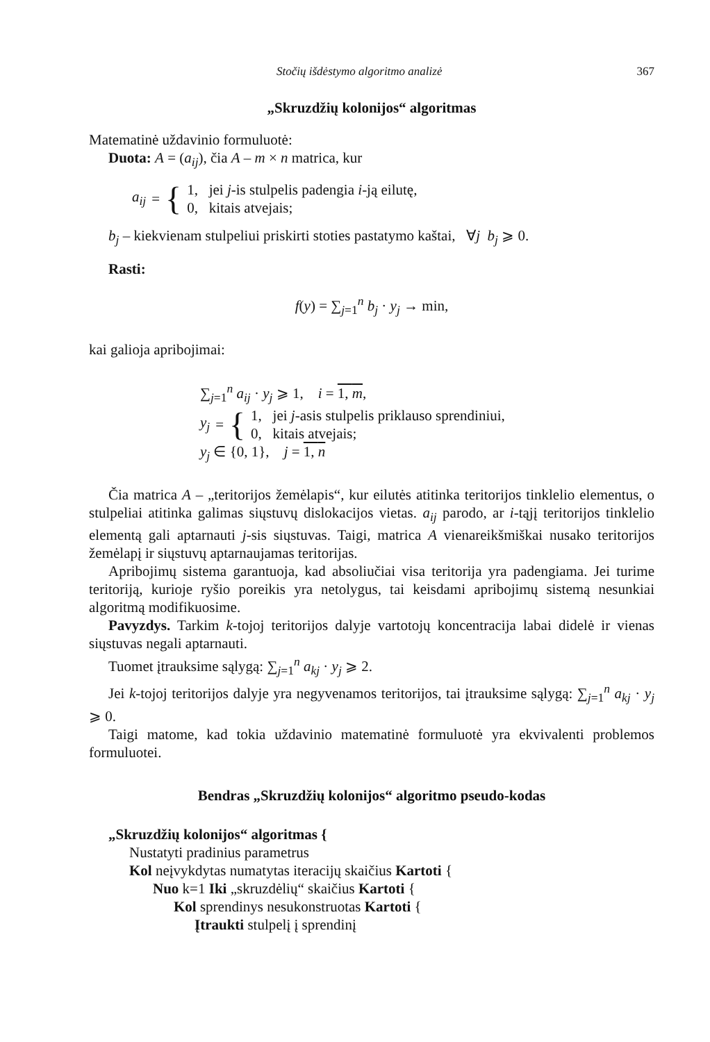Stočių išdėstymo algoritmo analizė 367
„Skruzdžių kolonijos“ algoritmas
Matematinė uždavinio formuluotė:
Duota: A = (a<sub>ij</sub>), čia A – m × n matrica, kur
a<sub>ij</sub> = {
1, jei j-is stulpelis padengia i-ją eilutę,
0, kitais atvejais;
b<sub>j</sub> – kiekvienam stulpeliui priskirti stoties pastatymo kaštai, ∀j b<sub>j</sub> ⩾ 0.
Rasti:
f(y) = ∑<sub>j=1</sub><sup>n</sup> b<sub>j</sub> · y<sub>j</sub> → min,
kai galioja apribojimai:
∑<sub>j=1</sub><sup>n</sup> a<sub>ij</sub> · y<sub>j</sub> ⩾ 1, i = 1, m,
y<sub>j</sub> = {
1, jei j-asis stulpelis priklauso sprendiniui,
0, kitais atvejais;
y<sub>j</sub> ∈ {0, 1}, j = 1, n
Čia matrica A – „teritorijos žemėlapis“, kur eilutės atitinka teritorijos tinklelio elementus, o stulpeliai atitinka galimas siųstuvų dislokacijos vietas. a<sub>ij</sub> parodo, ar i-tąjį teritorijos tinklelio elementą gali aptarnauti j-sis siųstuvas. Taigi, matrica A vienareikšmiškai nusako teritorijos žemėlapį ir siųstuvų aptarnaujamas teritorijas.
Apribojimų sistema garantuoja, kad absoliučiai visa teritorija yra padengiama. Jei turime teritoriją, kurioje ryšio poreikis yra netolygus, tai keisdami apribojimų sistemą nesunkiai algoritmą modifikuosime.
Pavyzdys. Tarkim k-tojoj teritorijos dalyje vartotojų koncentracija labai didelė ir vienas siųstuvas negali aptarnauti.
Tuomet įtrauksime sąlygą: ∑<sub>j=1</sub><sup>n</sup> a<sub>kj</sub> · y<sub>j</sub> ⩾ 2.
Jei k-tojoj teritorijos dalyje yra negyvenamos teritorijos, tai įtrauksime sąlygą: ∑<sub>j=1</sub><sup>n</sup> a<sub>kj</sub> · y<sub>j</sub> ⩾ 0.
Taigi matome, kad tokia uždavinio matematinė formuluotė yra ekvivalenti problemos formuluotei.
Bendras „Skruzdžių kolonijos“ algoritmo pseudo-kodas
„Skruzdžių kolonijos“ algoritmas {
Nustatyti pradinius parametrus
Kol neįvykdytas numatytas iteracijų skaičius Kartoti {
Nuo k=1 Iki „skruzdėlių“ skaičius Kartoti {
Kol sprendinys nesukonstruotas Kartoti {
Įtraukti stulpelį į sprendinį